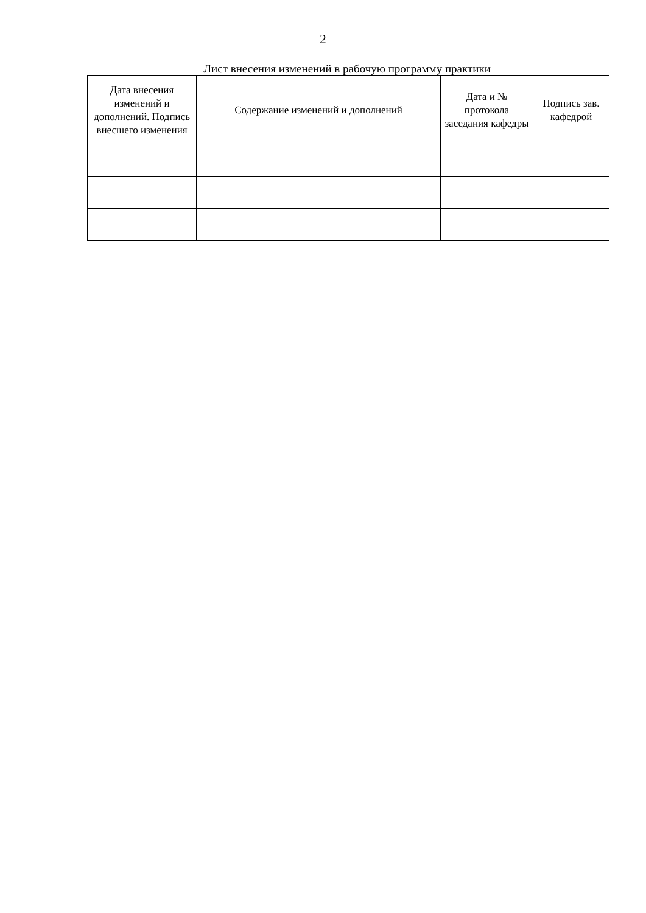2
Лист внесения изменений в рабочую программу практики
| Дата внесения изменений и дополнений. Подпись внесшего изменения | Содержание изменений и дополнений | Дата и № протокола заседания кафедры | Подпись зав. кафедрой |
| --- | --- | --- | --- |